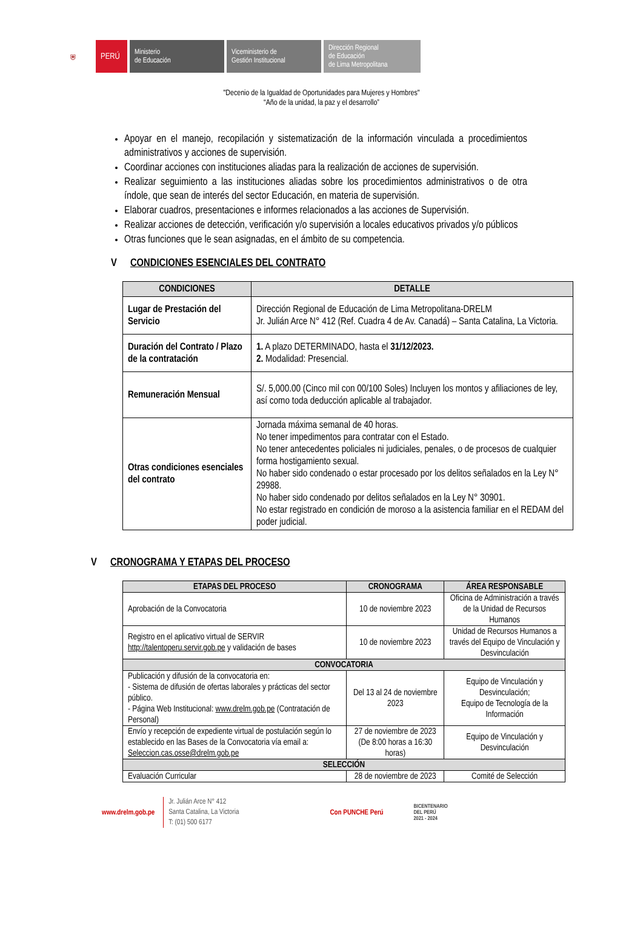⛨
PERÚ
Ministerio
de Educación
Viceministerio de
Gestión Institucional
Dirección Regional
de Educación
de Lima Metropolitana
"Decenio de la Igualdad de Oportunidades para Mujeres y Hombres"
“Año de la unidad, la paz y el desarrollo”
Apoyar en el manejo, recopilación y sistematización de la información vinculada a procedimientos administrativos y acciones de supervisión.
Coordinar acciones con instituciones aliadas para la realización de acciones de supervisión.
Realizar seguimiento a las instituciones aliadas sobre los procedimientos administrativos o de otra índole, que sean de interés del sector Educación, en materia de supervisión.
Elaborar cuadros, presentaciones e informes relacionados a las acciones de Supervisión.
Realizar acciones de detección, verificación y/o supervisión a locales educativos privados y/o públicos
Otras funciones que le sean asignadas, en el ámbito de su competencia.
V CONDICIONES ESENCIALES DEL CONTRATO
| CONDICIONES | DETALLE |
| --- | --- |
| Lugar de Prestación del Servicio | Dirección Regional de Educación de Lima Metropolitana-DRELM Jr. Julián Arce N° 412 (Ref. Cuadra 4 de Av. Canadá) – Santa Catalina, La Victoria. |
| Duración del Contrato / Plazo de la contratación | 1. A plazo DETERMINADO, hasta el 31/12/2023. 2. Modalidad: Presencial. |
| Remuneración Mensual | S/. 5,000.00 (Cinco mil con 00/100 Soles) Incluyen los montos y afiliaciones de ley, así como toda deducción aplicable al trabajador. |
| Otras condiciones esenciales del contrato | Jornada máxima semanal de 40 horas. No tener impedimentos para contratar con el Estado. No tener antecedentes policiales ni judiciales, penales, o de procesos de cualquier forma hostigamiento sexual. No haber sido condenado o estar procesado por los delitos señalados en la Ley N° 29988. No haber sido condenado por delitos señalados en la Ley N° 30901. No estar registrado en condición de moroso a la asistencia familiar en el REDAM del poder judicial. |
V CRONOGRAMA Y ETAPAS DEL PROCESO
| ETAPAS DEL PROCESO | CRONOGRAMA | ÁREA RESPONSABLE |
| --- | --- | --- |
| Aprobación de la Convocatoria | 10 de noviembre 2023 | Oficina de Administración a través de la Unidad de Recursos Humanos |
| Registro en el aplicativo virtual de SERVIR http://talentoperu.servir.gob.pe y validación de bases | 10 de noviembre 2023 | Unidad de Recursos Humanos a través del Equipo de Vinculación y Desvinculación |
| CONVOCATORIA | | |
| Publicación y difusión de la convocatoria en: - Sistema de difusión de ofertas laborales y prácticas del sector público. - Página Web Institucional: www.drelm.gob.pe (Contratación de Personal) | Del 13 al 24 de noviembre 2023 | Equipo de Vinculación y Desvinculación; Equipo de Tecnología de la Información |
| Envío y recepción de expediente virtual de postulación según lo establecido en las Bases de la Convocatoria vía email a: Seleccion.cas.osse@drelm.gob.pe | 27 de noviembre de 2023 (De 8:00 horas a 16:30 horas) | Equipo de Vinculación y Desvinculación |
| SELECCIÓN | | |
| Evaluación Curricular | 28 de noviembre de 2023 | Comité de Selección |
www.drelm.gob.pe
Jr. Julián Arce N° 412
Santa Catalina, La Victoria
T: (01) 500 6177
Con PUNCHE Perú
BICENTENARIO
DEL PERÚ
2021 - 2024